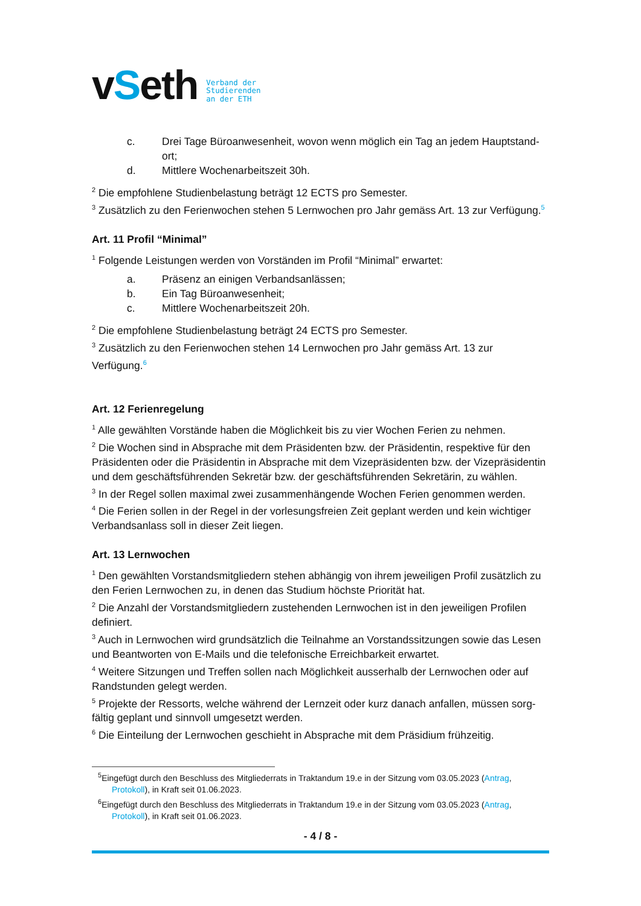vSeth
Verband der
Studierenden
an der ETH
c. Drei Tage Büroanwesenheit, wovon wenn möglich ein Tag an jedem Hauptstand-ort;
d. Mittlere Wochenarbeitszeit 30h.
<sup>2</sup> Die empfohlene Studienbelastung beträgt 12 ECTS pro Semester.
<sup>3</sup> Zusätzlich zu den Ferienwochen stehen 5 Lernwochen pro Jahr gemäss Art. 13 zur Verfügung.<sup>5</sup>
Art. 11 Profil “Minimal”
<sup>1</sup> Folgende Leistungen werden von Vorständen im Profil “Minimal” erwartet:
a. Präsenz an einigen Verbandsanlässen;
b. Ein Tag Büroanwesenheit;
c. Mittlere Wochenarbeitszeit 20h.
<sup>2</sup> Die empfohlene Studienbelastung beträgt 24 ECTS pro Semester.
<sup>3</sup> Zusätzlich zu den Ferienwochen stehen 14 Lernwochen pro Jahr gemäss Art. 13 zur Verfügung.<sup>6</sup>
Art. 12 Ferienregelung
<sup>1</sup> Alle gewählten Vorstände haben die Möglichkeit bis zu vier Wochen Ferien zu nehmen.
<sup>2</sup> Die Wochen sind in Absprache mit dem Präsidenten bzw. der Präsidentin, respektive für den Präsidenten oder die Präsidentin in Absprache mit dem Vizepräsidenten bzw. der Vizepräsidentin und dem geschäftsführenden Sekretär bzw. der geschäftsführenden Sekretärin, zu wählen.
<sup>3</sup> In der Regel sollen maximal zwei zusammenhängende Wochen Ferien genommen werden.
<sup>4</sup> Die Ferien sollen in der Regel in der vorlesungsfreien Zeit geplant werden und kein wichtiger Verbandsanlass soll in dieser Zeit liegen.
Art. 13 Lernwochen
<sup>1</sup> Den gewählten Vorstandsmitgliedern stehen abhängig von ihrem jeweiligen Profil zusätzlich zu den Ferien Lernwochen zu, in denen das Studium höchste Priorität hat.
<sup>2</sup> Die Anzahl der Vorstandsmitgliedern zustehenden Lernwochen ist in den jeweiligen Profilen definiert.
<sup>3</sup> Auch in Lernwochen wird grundsätzlich die Teilnahme an Vorstandssitzungen sowie das Lesen und Beantworten von E-Mails und die telefonische Erreichbarkeit erwartet.
<sup>4</sup> Weitere Sitzungen und Treffen sollen nach Möglichkeit ausserhalb der Lernwochen oder auf Randstunden gelegt werden.
<sup>5</sup> Projekte der Ressorts, welche während der Lernzeit oder kurz danach anfallen, müssen sorg-fältig geplant und sinnvoll umgesetzt werden.
<sup>6</sup> Die Einteilung der Lernwochen geschieht in Absprache mit dem Präsidium frühzeitig.
<sup>5</sup> Eingefügt durch den Beschluss des Mitgliederrats in Traktandum 19.e in der Sitzung vom 03.05.2023 (Antrag, Protokoll), in Kraft seit 01.06.2023.
<sup>6</sup> Eingefügt durch den Beschluss des Mitgliederrats in Traktandum 19.e in der Sitzung vom 03.05.2023 (Antrag, Protokoll), in Kraft seit 01.06.2023.
- 4 / 8 -